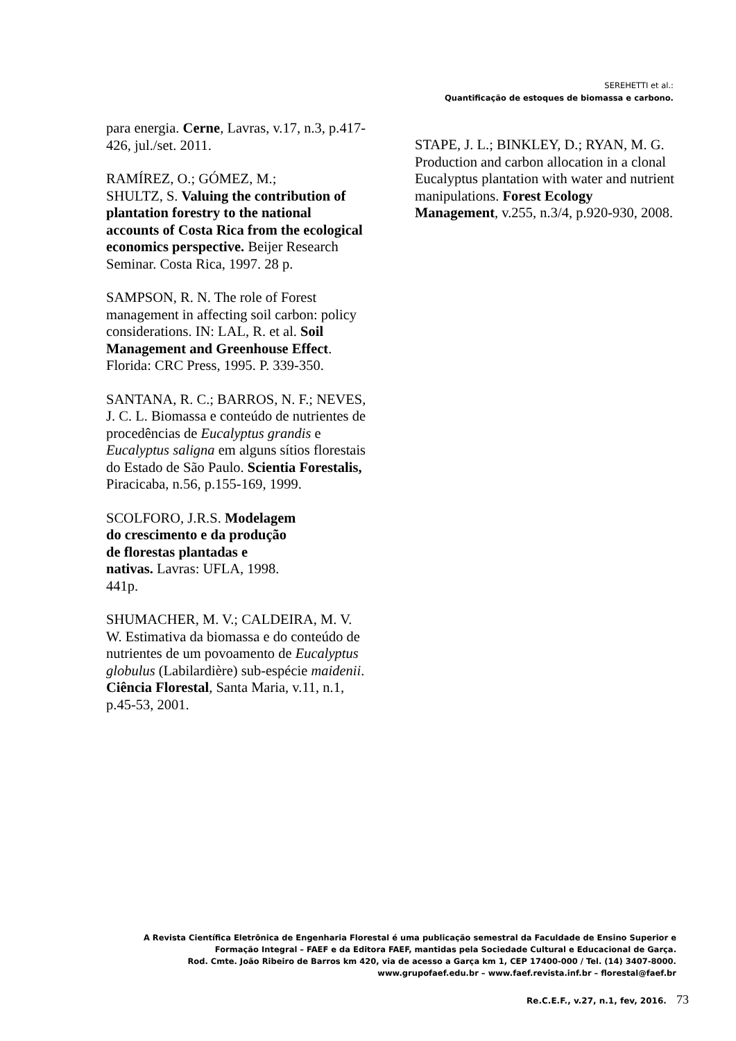SEREHETTI et al.:
Quantificação de estoques de biomassa e carbono.
para energia. Cerne, Lavras, v.17, n.3, p.417-426, jul./set. 2011.
RAMÍREZ, O.; GÓMEZ, M.;
SHULTZ, S. Valuing the contribution of plantation forestry to the national accounts of Costa Rica from the ecological economics perspective. Beijer Research Seminar. Costa Rica, 1997. 28 p.
SAMPSON, R. N. The role of Forest management in affecting soil carbon: policy considerations. IN: LAL, R. et al. Soil Management and Greenhouse Effect. Florida: CRC Press, 1995. P. 339-350.
SANTANA, R. C.; BARROS, N. F.; NEVES, J. C. L. Biomassa e conteúdo de nutrientes de procedências de Eucalyptus grandis e Eucalyptus saligna em alguns sítios florestais do Estado de São Paulo. Scientia Forestalis, Piracicaba, n.56, p.155-169, 1999.
SCOLFORO, J.R.S. Modelagem
do crescimento e da produção
de florestas plantadas e
nativas. Lavras: UFLA, 1998.
441p.
SHUMACHER, M. V.; CALDEIRA, M. V. W. Estimativa da biomassa e do conteúdo de nutrientes de um povoamento de Eucalyptus globulus (Labilardière) sub-espécie maidenii. Ciência Florestal, Santa Maria, v.11, n.1, p.45-53, 2001.
STAPE, J. L.; BINKLEY, D.; RYAN, M. G. Production and carbon allocation in a clonal Eucalyptus plantation with water and nutrient manipulations. Forest Ecology Management, v.255, n.3/4, p.920-930, 2008.
A Revista Científica Eletrônica de Engenharia Florestal é uma publicação semestral da Faculdade de Ensino Superior e
Formação Integral – FAEF e da Editora FAEF, mantidas pela Sociedade Cultural e Educacional de Garça.
Rod. Cmte. João Ribeiro de Barros km 420, via de acesso a Garça km 1, CEP 17400-000 / Tel. (14) 3407-8000.
www.grupofaef.edu.br – www.faef.revista.inf.br – florestal@faef.br
Re.C.E.F., v.27, n.1, fev, 2016. 73